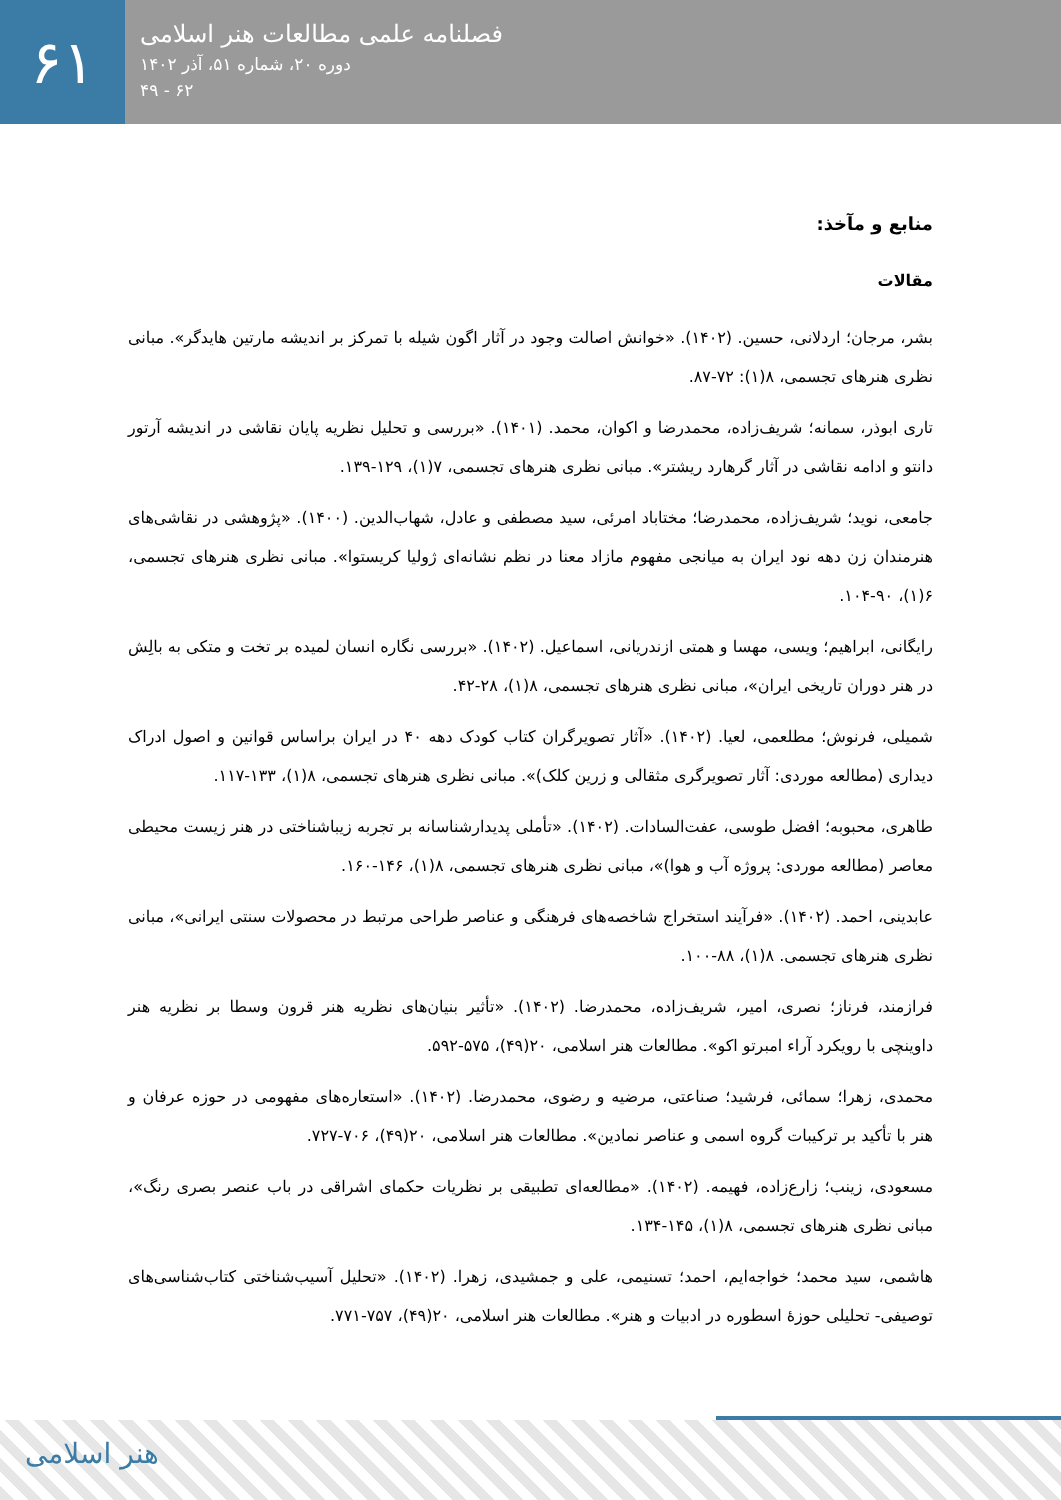۶۱
فصلنامه علمی مطالعات هنر اسلامی
دوره ۲۰، شماره ۵۱، آذر ۱۴۰۲
۶۲ - ۴۹
منابع و مآخذ:
مقالات
بشر، مرجان؛ اردلانی، حسین. (۱۴۰۲). «خوانش اصالت وجود در آثار اگون شیله با تمرکز بر اندیشه مارتین هایدگر». مبانی نظری هنرهای تجسمی، ۸(۱): ۷۲-۸۷.
تاری ابوذر، سمانه؛ شریف‌زاده، محمدرضا و اکوان، محمد. (۱۴۰۱). «بررسی و تحلیل نظریه پایان نقاشی در اندیشه آرتور دانتو و ادامه نقاشی در آثار گرهارد ریشتر». مبانی نظری هنرهای تجسمی، ۷(۱)، ۱۲۹-۱۳۹.
جامعی، نوید؛ شریف‌زاده، محمدرضا؛ مختاباد امرئی، سید مصطفی و عادل، شهاب‌الدین. (۱۴۰۰). «پژوهشی در نقاشی‌های هنرمندان زن دهه نود ایران به میانجی مفهوم مازاد معنا در نظم نشانه‌ای ژولیا کریستوا». مبانی نظری هنرهای تجسمی، ۶(۱)، ۹۰-۱۰۴.
رایگانی، ابراهیم؛ ویسی، مهسا و همتی ازندریانی، اسماعیل. (۱۴۰۲). «بررسی نگاره انسان لمیده بر تخت و متکی به بالِش در هنر دوران تاریخی ایران»، مبانی نظری هنرهای تجسمی، ۸(۱)، ۲۸-۴۲.
شمیلی، فرنوش؛ مطلعمی، لعیا. (۱۴۰۲). «آثار تصویرگران کتاب کودک دهه ۴۰ در ایران براساس قوانین و اصول ادراک دیداری (مطالعه موردی: آثار تصویرگری مثقالی و زرین کلک)». مبانی نظری هنرهای تجسمی، ۸(۱)، ۱۳۳-۱۱۷.
طاهری، محبوبه؛ افضل طوسی، عفت‌السادات. (۱۴۰۲). «تأملی پدیدارشناسانه بر تجربه زیباشناختی در هنر زیست محیطی معاصر (مطالعه موردی: پروژه آب و هوا)»، مبانی نظری هنرهای تجسمی، ۸(۱)، ۱۴۶-۱۶۰.
عابدینی، احمد. (۱۴۰۲). «فرآیند استخراج شاخصه‌های فرهنگی و عناصر طراحی مرتبط در محصولات سنتی ایرانی»، مبانی نظری هنرهای تجسمی. ۸(۱)، ۸۸-۱۰۰.
فرازمند، فرناز؛ نصری، امیر، شریف‌زاده، محمدرضا. (۱۴۰۲). «تأثیر بنیان‌های نظریه هنر قرون وسطا بر نظریه هنر داوینچی با رویکرد آراء امبرتو اکو». مطالعات هنر اسلامی، ۲۰(۴۹)، ۵۷۵-۵۹۲.
محمدی، زهرا؛ سمائی، فرشید؛ صناعتی، مرضیه و رضوی، محمدرضا. (۱۴۰۲). «استعاره‌های مفهومی در حوزه عرفان و هنر با تأکید بر ترکیبات گروه اسمی و عناصر نمادین». مطالعات هنر اسلامی، ۲۰(۴۹)، ۷۰۶-۷۲۷.
مسعودی، زینب؛ زارع‌زاده، فهیمه. (۱۴۰۲). «مطالعه‌ای تطبیقی بر نظریات حکمای اشراقی در باب عنصر بصری رنگ»، مبانی نظری هنرهای تجسمی، ۸(۱)، ۱۴۵-۱۳۴.
هاشمی، سید محمد؛ خواجه‌ایم، احمد؛ تسنیمی، علی و جمشیدی، زهرا. (۱۴۰۲). «تحلیل آسیب‌شناختی کتاب‌شناسی‌های توصیفی- تحلیلی حوزهٔ اسطوره در ادبیات و هنر». مطالعات هنر اسلامی، ۲۰(۴۹)، ۷۵۷-۷۷۱.
هنر اسلامی